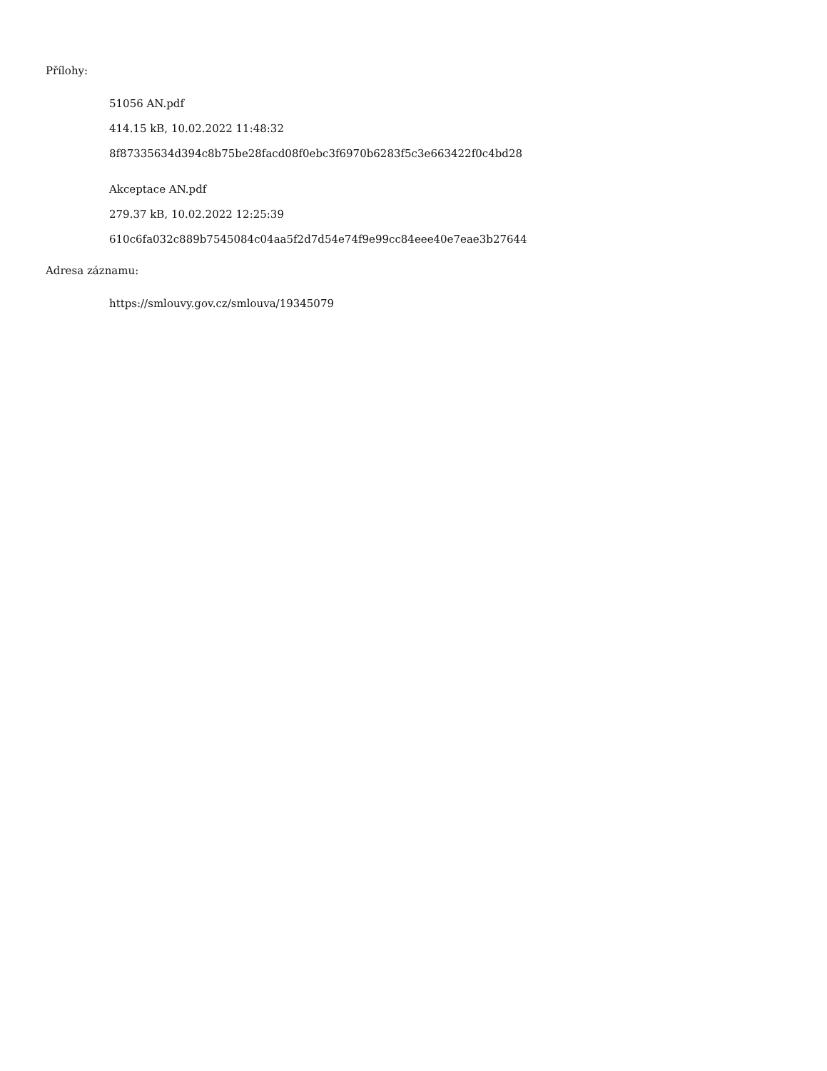Přílohy:
51056 AN.pdf
414.15 kB, 10.02.2022 11:48:32
8f87335634d394c8b75be28facd08f0ebc3f6970b6283f5c3e663422f0c4bd28
Akceptace AN.pdf
279.37 kB, 10.02.2022 12:25:39
610c6fa032c889b7545084c04aa5f2d7d54e74f9e99cc84eee40e7eae3b27644
Adresa záznamu:
https://smlouvy.gov.cz/smlouva/19345079